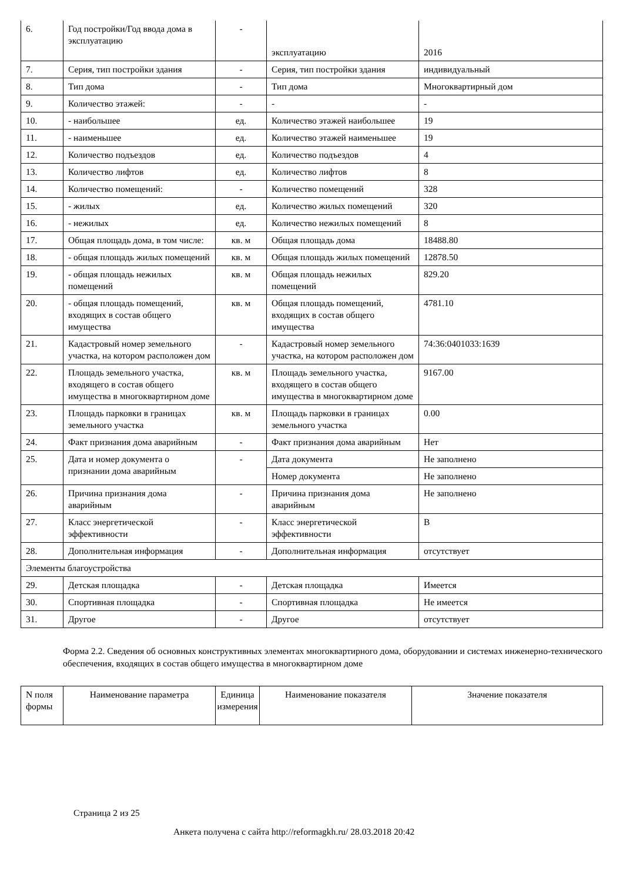| 6. | Год постройки/Год ввода дома в эксплуатацию | - | эксплуатацию | 2016 |
| 7. | Серия, тип постройки здания | - | Серия, тип постройки здания | индивидуальный |
| 8. | Тип дома | - | Тип дома | Многоквартирный дом |
| 9. | Количество этажей: | - | - | - |
| 10. | - наибольшее | ед. | Количество этажей наибольшее | 19 |
| 11. | - наименьшее | ед. | Количество этажей наименьшее | 19 |
| 12. | Количество подъездов | ед. | Количество подъездов | 4 |
| 13. | Количество лифтов | ед. | Количество лифтов | 8 |
| 14. | Количество помещений: | - | Количество помещений | 328 |
| 15. | - жилых | ед. | Количество жилых помещений | 320 |
| 16. | - нежилых | ед. | Количество нежилых помещений | 8 |
| 17. | Общая площадь дома, в том числе: | кв. м | Общая площадь дома | 18488.80 |
| 18. | - общая площадь жилых помещений | кв. м | Общая площадь жилых помещений | 12878.50 |
| 19. | - общая площадь нежилых помещений | кв. м | Общая площадь нежилых помещений | 829.20 |
| 20. | - общая площадь помещений, входящих в состав общего имущества | кв. м | Общая площадь помещений, входящих в состав общего имущества | 4781.10 |
| 21. | Кадастровый номер земельного участка, на котором расположен дом | - | Кадастровый номер земельного участка, на котором расположен дом | 74:36:0401033:1639 |
| 22. | Площадь земельного участка, входящего в состав общего имущества в многоквартирном доме | кв. м | Площадь земельного участка, входящего в состав общего имущества в многоквартирном доме | 9167.00 |
| 23. | Площадь парковки в границах земельного участка | кв. м | Площадь парковки в границах земельного участка | 0.00 |
| 24. | Факт признания дома аварийным | - | Факт признания дома аварийным | Нет |
| 25. | Дата и номер документа о признании дома аварийным | - | Дата документа | Не заполнено |
| | | | Номер документа | Не заполнено |
| 26. | Причина признания дома аварийным | - | Причина признания дома аварийным | Не заполнено |
| 27. | Класс энергетической эффективности | - | Класс энергетической эффективности | B |
| 28. | Дополнительная информация | - | Дополнительная информация | отсутствует |
| Элементы благоустройства | | | | |
| 29. | Детская площадка | - | Детская площадка | Имеется |
| 30. | Спортивная площадка | - | Спортивная площадка | Не имеется |
| 31. | Другое | - | Другое | отсутствует |
Форма 2.2. Сведения об основных конструктивных элементах многоквартирного дома, оборудовании и системах инженерно-технического обеспечения, входящих в состав общего имущества в многоквартирном доме
| N поля формы | Наименование параметра | Единица измерения | Наименование показателя | Значение показателя |
| --- | --- | --- | --- | --- |
Страница 2 из 25
Анкета получена с сайта http://reformagkh.ru/ 28.03.2018 20:42